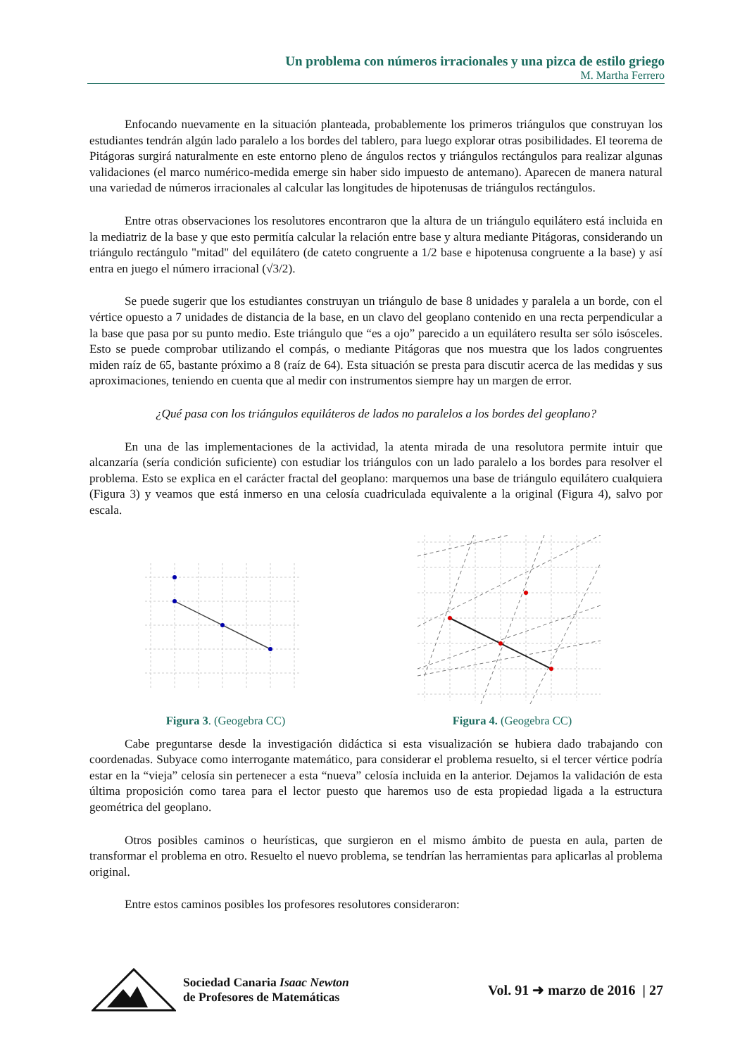Un problema con números irracionales y una pizca de estilo griego
M. Martha Ferrero
Enfocando nuevamente en la situación planteada, probablemente los primeros triángulos que construyan los estudiantes tendrán algún lado paralelo a los bordes del tablero, para luego explorar otras posibilidades. El teorema de Pitágoras surgirá naturalmente en este entorno pleno de ángulos rectos y triángulos rectángulos para realizar algunas validaciones (el marco numérico-medida emerge sin haber sido impuesto de antemano). Aparecen de manera natural una variedad de números irracionales al calcular las longitudes de hipotenusas de triángulos rectángulos.
Entre otras observaciones los resolutores encontraron que la altura de un triángulo equilátero está incluida en la mediatriz de la base y que esto permitía calcular la relación entre base y altura mediante Pitágoras, considerando un triángulo rectángulo "mitad" del equilátero (de cateto congruente a 1/2 base e hipotenusa congruente a la base) y así entra en juego el número irracional (√3/2).
Se puede sugerir que los estudiantes construyan un triángulo de base 8 unidades y paralela a un borde, con el vértice opuesto a 7 unidades de distancia de la base, en un clavo del geoplano contenido en una recta perpendicular a la base que pasa por su punto medio. Este triángulo que “es a ojo” parecido a un equilátero resulta ser sólo isósceles. Esto se puede comprobar utilizando el compás, o mediante Pitágoras que nos muestra que los lados congruentes miden raíz de 65, bastante próximo a 8 (raíz de 64). Esta situación se presta para discutir acerca de las medidas y sus aproximaciones, teniendo en cuenta que al medir con instrumentos siempre hay un margen de error.
¿Qué pasa con los triángulos equiláteros de lados no paralelos a los bordes del geoplano?
En una de las implementaciones de la actividad, la atenta mirada de una resolutora permite intuir que alcanzaría (sería condición suficiente) con estudiar los triángulos con un lado paralelo a los bordes para resolver el problema. Esto se explica en el carácter fractal del geoplano: marquemos una base de triángulo equilátero cualquiera (Figura 3) y veamos que está inmerso en una celosía cuadriculada equivalente a la original (Figura 4), salvo por escala.
Figura 3. (Geogebra CC) Figura 4. (Geogebra CC)
Cabe preguntarse desde la investigación didáctica si esta visualización se hubiera dado trabajando con coordenadas. Subyace como interrogante matemático, para considerar el problema resuelto, si el tercer vértice podría estar en la “vieja” celosía sin pertenecer a esta “nueva” celosía incluida en la anterior. Dejamos la validación de esta última proposición como tarea para el lector puesto que haremos uso de esta propiedad ligada a la estructura geométrica del geoplano.
Otros posibles caminos o heurísticas, que surgieron en el mismo ámbito de puesta en aula, parten de transformar el problema en otro. Resuelto el nuevo problema, se tendrían las herramientas para aplicarlas al problema original.
Entre estos caminos posibles los profesores resolutores consideraron:
Sociedad Canaria Isaac Newton
de Profesores de Matemáticas
Vol. 91 ➜ marzo de 2016 | 27